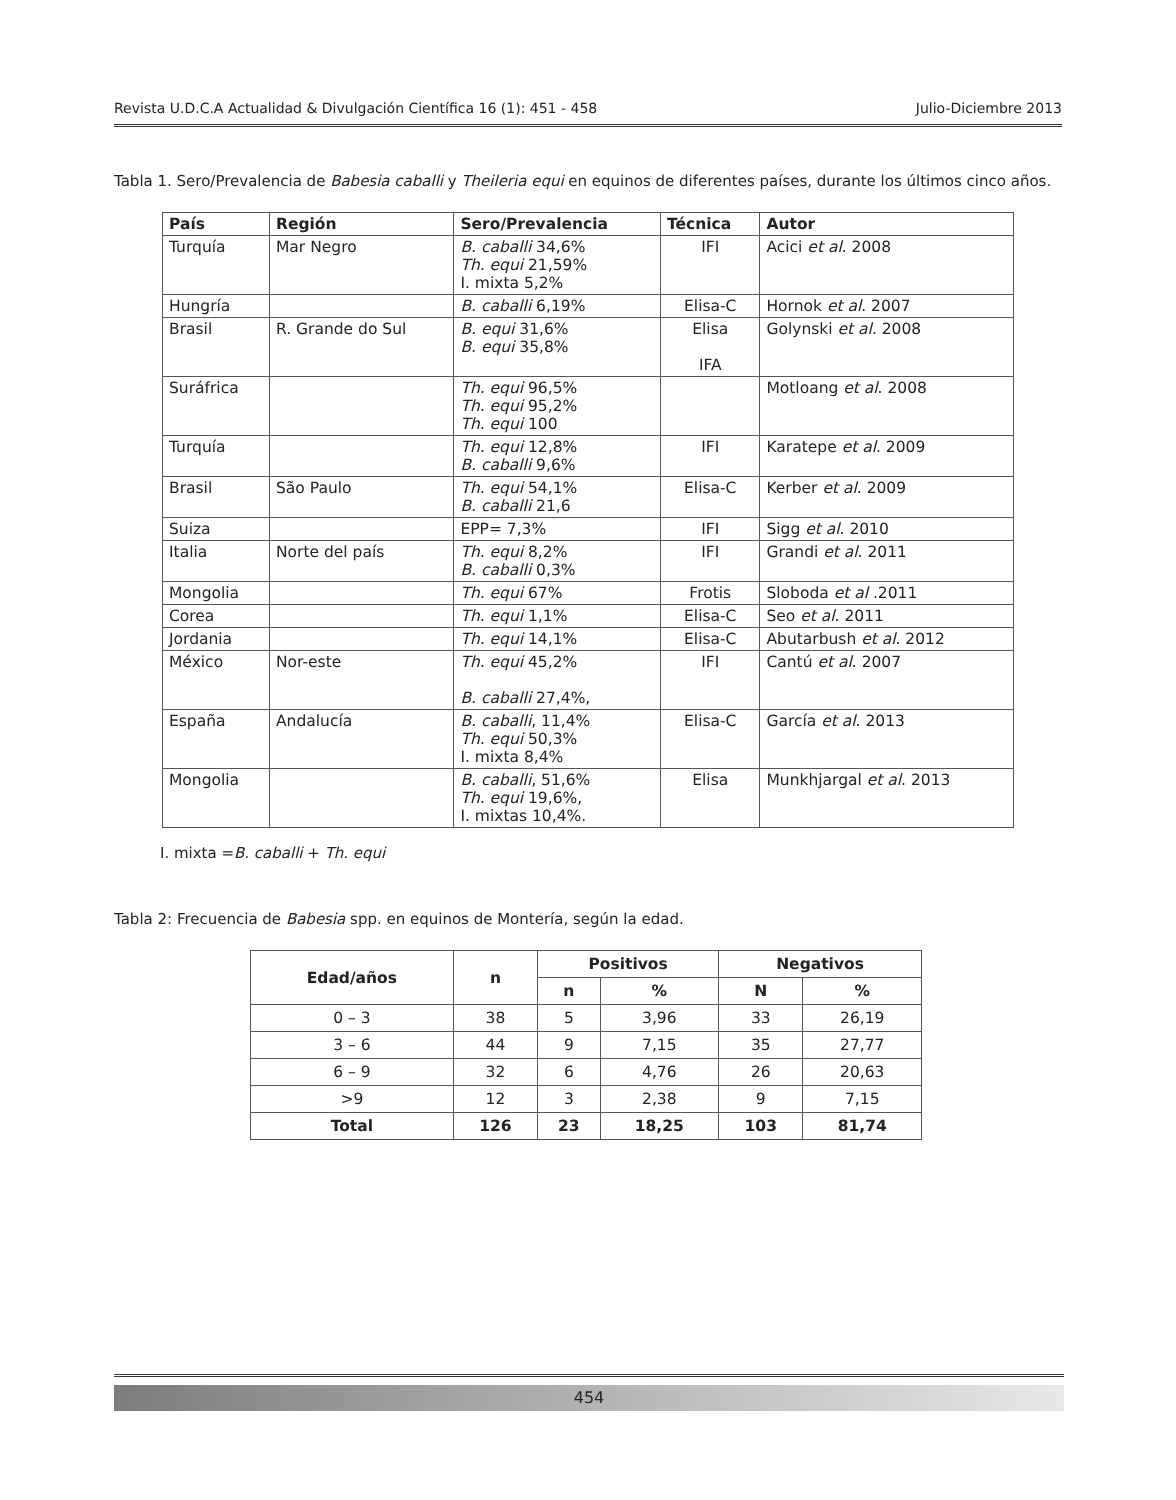Revista U.D.C.A Actualidad & Divulgación Científica 16 (1): 451 - 458 Julio-Diciembre 2013
Tabla 1. Sero/Prevalencia de Babesia caballi y Theileria equi en equinos de diferentes países, durante los últimos cinco años.
| País | Región | Sero/Prevalencia | Técnica | Autor |
| --- | --- | --- | --- | --- |
| Turquía | Mar Negro | B. caballi 34,6% Th. equi 21,59% I. mixta 5,2% | IFI | Acici et al . 2008 |
| Hungría | | B. caballi 6,19% | Elisa-C | Hornok et al . 2007 |
| Brasil | R. Grande do Sul | B. equi 31,6% B. equi 35,8% | Elisa IFA | Golynski et al . 2008 |
| Suráfrica | | Th. equi 96,5% Th. equi 95,2% Th. equi 100 | | Motloang et al . 2008 |
| Turquía | | Th. equi 12,8% B. caballi 9,6% | IFI | Karatepe et al . 2009 |
| Brasil | São Paulo | Th. equi 54,1% B. caballi 21,6 | Elisa-C | Kerber et al . 2009 |
| Suiza | | EPP= 7,3% | IFI | Sigg et al . 2010 |
| Italia | Norte del país | Th. equi 8,2% B. caballi 0,3% | IFI | Grandi et al . 2011 |
| Mongolia | | Th. equi 67% | Frotis | Sloboda et al .2011 |
| Corea | | Th. equi 1,1% | Elisa-C | Seo et al . 2011 |
| Jordania | | Th. equi 14,1% | Elisa-C | Abutarbush et al . 2012 |
| México | Nor-este | Th. equi 45,2% B. caballi 27,4%, | IFI | Cantú et al . 2007 |
| España | Andalucía | B. caballi , 11,4% Th. equi 50,3% I. mixta 8,4% | Elisa-C | García et al . 2013 |
| Mongolia | | B. caballi , 51,6% Th. equi 19,6%, I. mixtas 10,4%. | Elisa | Munkhjargal et al . 2013 |
I. mixta =B. caballi + Th. equi
Tabla 2: Frecuencia de Babesia spp. en equinos de Montería, según la edad.
| Edad/años | n | Positivos | | Negativos | |
| --- | --- | --- | --- | --- | --- |
| | | n | % | N | % |
| 0 – 3 | 38 | 5 | 3,96 | 33 | 26,19 |
| 3 – 6 | 44 | 9 | 7,15 | 35 | 27,77 |
| 6 – 9 | 32 | 6 | 4,76 | 26 | 20,63 |
| >9 | 12 | 3 | 2,38 | 9 | 7,15 |
| Total | 126 | 23 | 18,25 | 103 | 81,74 |
454